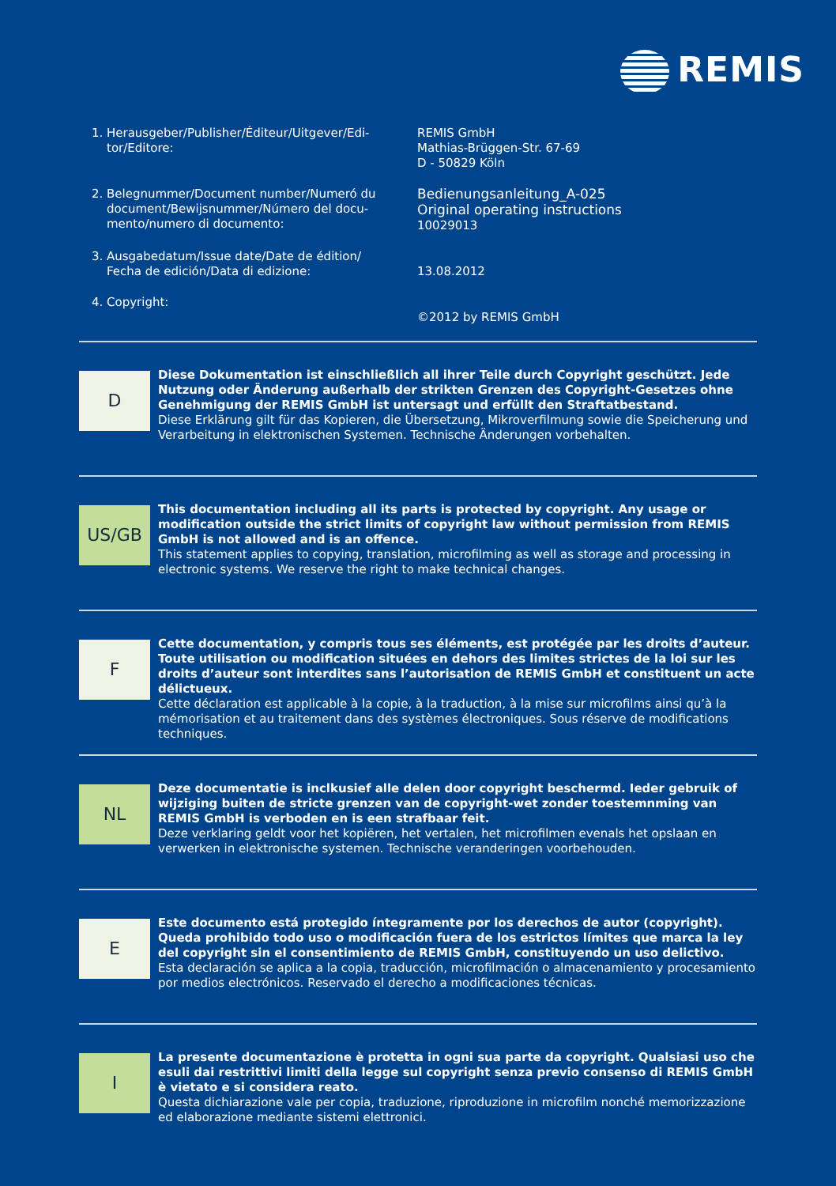REMIS
1. Herausgeber/Publisher/Éditeur/Uitgever/Edi-
tor/Editore:
REMIS GmbH
Mathias-Brüggen-Str. 67-69
D - 50829 Köln
2. Belegnummer/Document number/Numeró du document/Bewijsnummer/Número del docu-mento/numero di documento:
Bedienungsanleitung_A-025
Original operating instructions
10029013
3. Ausgabedatum/Issue date/Date de édition/
Fecha de edición/Data di edizione:
13.08.2012
4. Copyright:
©2012 by REMIS GmbH
D
Diese Dokumentation ist einschließlich all ihrer Teile durch Copyright geschützt. Jede Nutzung oder Änderung außerhalb der strikten Grenzen des Copyright-Gesetzes ohne Genehmigung der REMIS GmbH ist untersagt und erfüllt den Straftatbestand.
Diese Erklärung gilt für das Kopieren, die Übersetzung, Mikroverfilmung sowie die Speicherung und Verarbeitung in elektronischen Systemen. Technische Änderungen vorbehalten.
US/GB
This documentation including all its parts is protected by copyright. Any usage or modification outside the strict limits of copyright law without permission from REMIS GmbH is not allowed and is an offence.
This statement applies to copying, translation, microfilming as well as storage and processing in electronic systems. We reserve the right to make technical changes.
F
Cette documentation, y compris tous ses éléments, est protégée par les droits d’auteur. Toute utilisation ou modification situées en dehors des limites strictes de la loi sur les droits d’auteur sont interdites sans l’autorisation de REMIS GmbH et constituent un acte délictueux.
Cette déclaration est applicable à la copie, à la traduction, à la mise sur microfilms ainsi qu’à la mémorisation et au traitement dans des systèmes électroniques. Sous réserve de modifications techniques.
NL
Deze documentatie is inclkusief alle delen door copyright beschermd. Ieder gebruik of wijziging buiten de stricte grenzen van de copyright-wet zonder toestemnming van REMIS GmbH is verboden en is een strafbaar feit.
Deze verklaring geldt voor het kopiëren, het vertalen, het microfilmen evenals het opslaan en verwerken in elektronische systemen. Technische veranderingen voorbehouden.
E
Este documento está protegido íntegramente por los derechos de autor (copyright). Queda prohibido todo uso o modificación fuera de los estrictos límites que marca la ley del copyright sin el consentimiento de REMIS GmbH, constituyendo un uso delictivo.
Esta declaración se aplica a la copia, traducción, microfilmación o almacenamiento y procesamiento por medios electrónicos. Reservado el derecho a modificaciones técnicas.
I
La presente documentazione è protetta in ogni sua parte da copyright. Qualsiasi uso che esuli dai restrittivi limiti della legge sul copyright senza previo consenso di REMIS GmbH è vietato e si considera reato.
Questa dichiarazione vale per copia, traduzione, riproduzione in microfilm nonché memorizzazione ed elaborazione mediante sistemi elettronici.